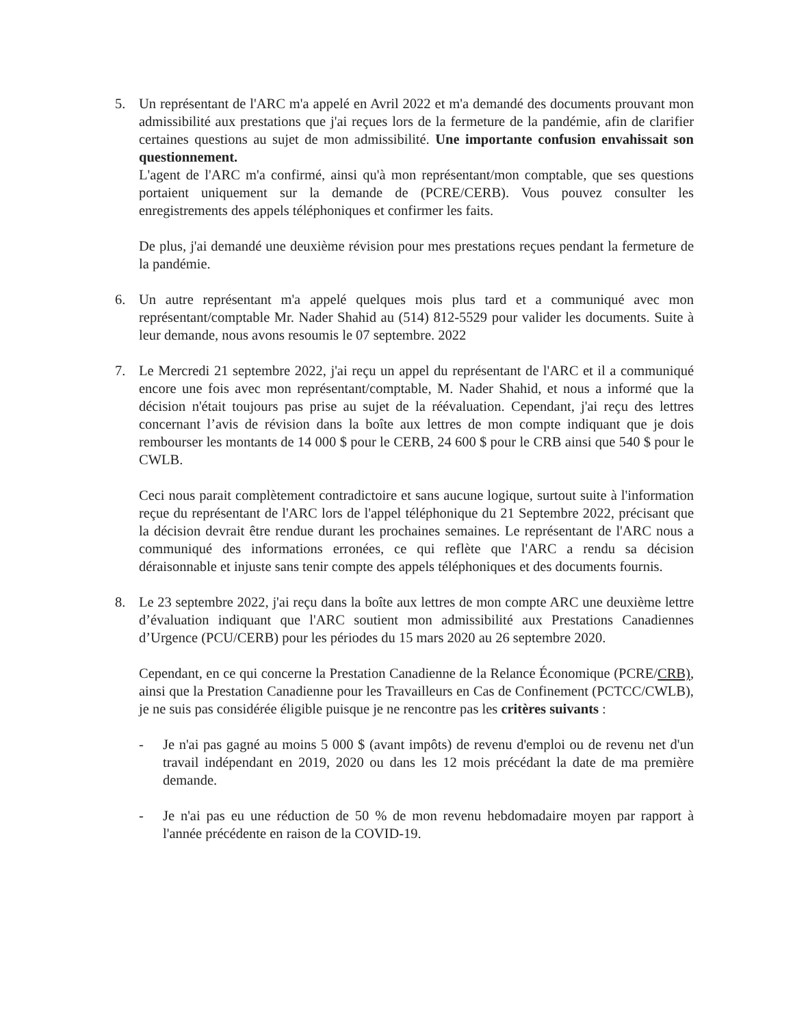5. Un représentant de l'ARC m'a appelé en Avril 2022 et m'a demandé des documents prouvant mon admissibilité aux prestations que j'ai reçues lors de la fermeture de la pandémie, afin de clarifier certaines questions au sujet de mon admissibilité. Une importante confusion envahissait son questionnement.
L'agent de l'ARC m'a confirmé, ainsi qu'à mon représentant/mon comptable, que ses questions portaient uniquement sur la demande de (PCRE/CERB). Vous pouvez consulter les enregistrements des appels téléphoniques et confirmer les faits.
De plus, j'ai demandé une deuxième révision pour mes prestations reçues pendant la fermeture de la pandémie.
6. Un autre représentant m'a appelé quelques mois plus tard et a communiqué avec mon représentant/comptable Mr. Nader Shahid au (514) 812-5529 pour valider les documents. Suite à leur demande, nous avons resoumis le 07 septembre. 2022
7. Le Mercredi 21 septembre 2022, j'ai reçu un appel du représentant de l'ARC et il a communiqué encore une fois avec mon représentant/comptable, M. Nader Shahid, et nous a informé que la décision n'était toujours pas prise au sujet de la réévaluation. Cependant, j'ai reçu des lettres concernant l’avis de révision dans la boîte aux lettres de mon compte indiquant que je dois rembourser les montants de 14 000 $ pour le CERB, 24 600 $ pour le CRB ainsi que 540 $ pour le CWLB.
Ceci nous parait complètement contradictoire et sans aucune logique, surtout suite à l'information reçue du représentant de l'ARC lors de l'appel téléphonique du 21 Septembre 2022, précisant que la décision devrait être rendue durant les prochaines semaines. Le représentant de l'ARC nous a communiqué des informations erronées, ce qui reflète que l'ARC a rendu sa décision déraisonnable et injuste sans tenir compte des appels téléphoniques et des documents fournis.
8. Le 23 septembre 2022, j'ai reçu dans la boîte aux lettres de mon compte ARC une deuxième lettre d’évaluation indiquant que l'ARC soutient mon admissibilité aux Prestations Canadiennes d’Urgence (PCU/CERB) pour les périodes du 15 mars 2020 au 26 septembre 2020.
Cependant, en ce qui concerne la Prestation Canadienne de la Relance Économique (PCRE/CRB), ainsi que la Prestation Canadienne pour les Travailleurs en Cas de Confinement (PCTCC/CWLB), je ne suis pas considérée éligible puisque je ne rencontre pas les critères suivants :
- Je n'ai pas gagné au moins 5 000 $ (avant impôts) de revenu d'emploi ou de revenu net d'un travail indépendant en 2019, 2020 ou dans les 12 mois précédant la date de ma première demande.
- Je n'ai pas eu une réduction de 50 % de mon revenu hebdomadaire moyen par rapport à l'année précédente en raison de la COVID-19.